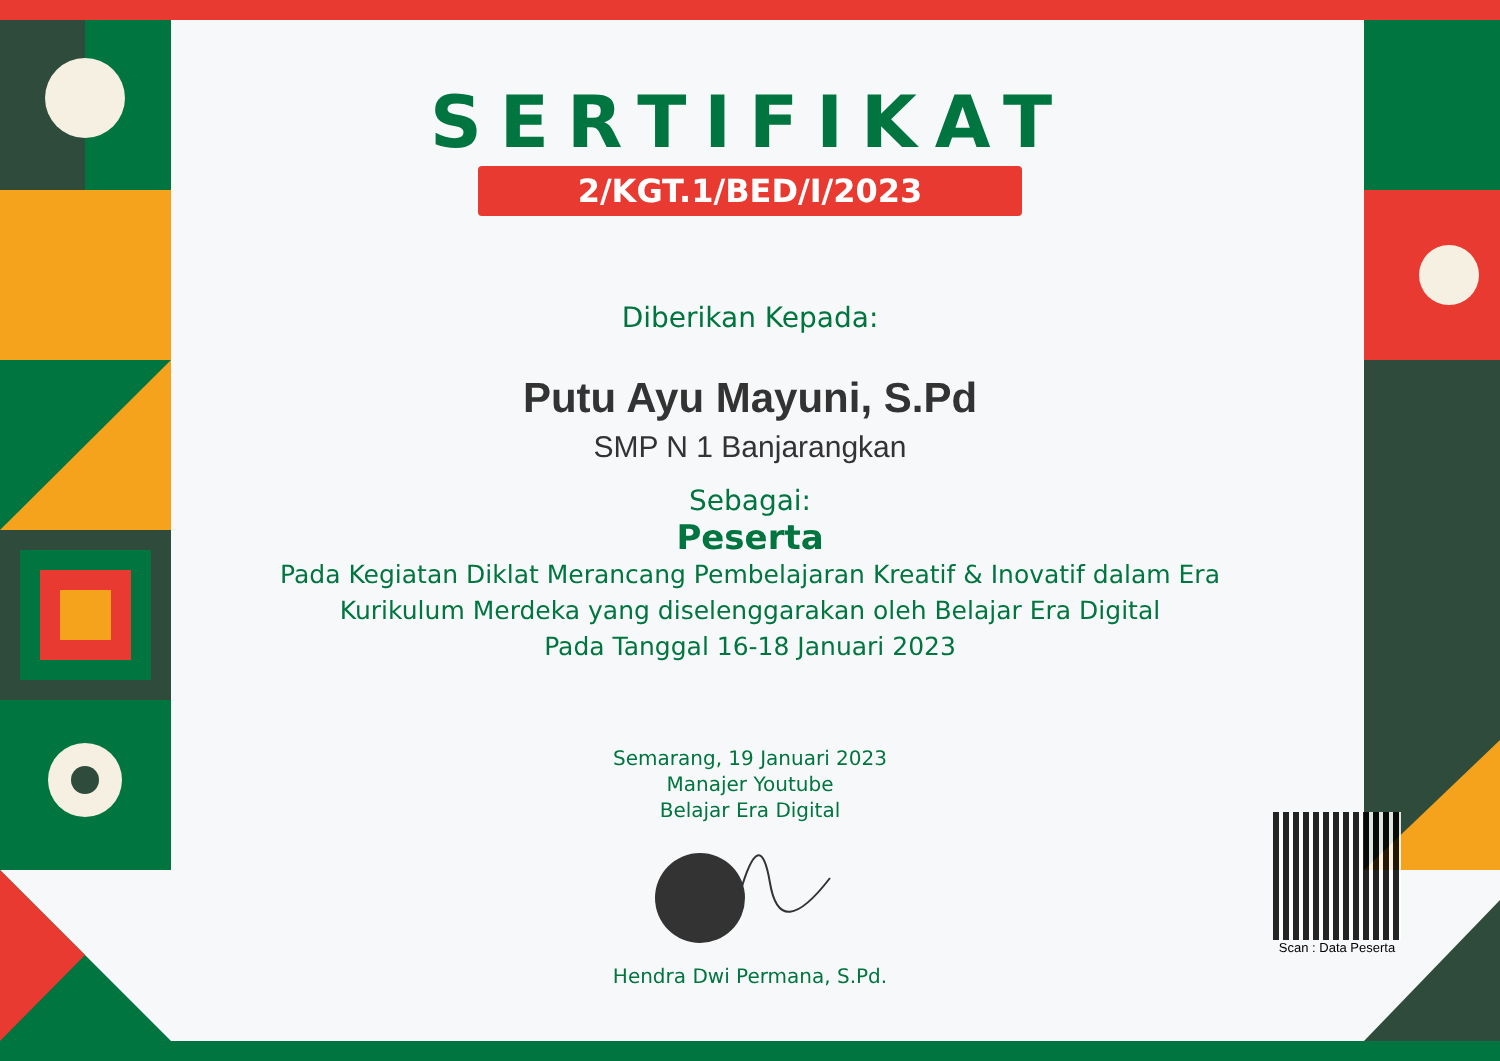SERTIFIKAT
2/KGT.1/BED/I/2023
Diberikan Kepada:
Putu Ayu Mayuni, S.Pd
SMP N 1 Banjarangkan
Sebagai:
Peserta
Pada Kegiatan Diklat Merancang Pembelajaran Kreatif & Inovatif dalam Era
Kurikulum Merdeka yang diselenggarakan oleh Belajar Era Digital
Pada Tanggal 16-18 Januari 2023
Semarang, 19 Januari 2023
Manajer Youtube
Belajar Era Digital
Hendra Dwi Permana, S.Pd.
Scan : Data Peserta